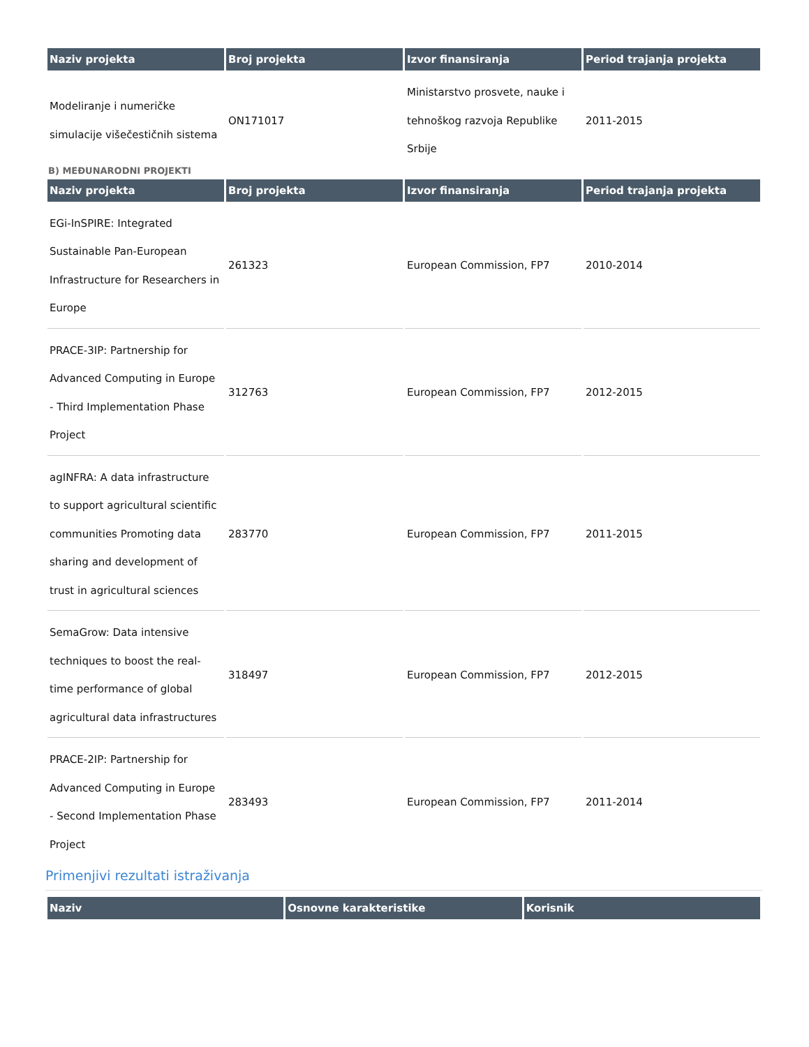| Naziv projekta | Broj projekta | Izvor finansiranja | Period trajanja projekta |
| --- | --- | --- | --- |
| Modeliranje i numeričke simulacije višečestičnih sistema | ON171017 | Ministarstvo prosvete, nauke i tehnoškog razvoja Republike Srbije | 2011-2015 |
B) MEĐUNARODNI PROJEKTI
| Naziv projekta | Broj projekta | Izvor finansiranja | Period trajanja projekta |
| --- | --- | --- | --- |
| EGi-InSPIRE: Integrated Sustainable Pan-European Infrastructure for Researchers in Europe | 261323 | European Commission, FP7 | 2010-2014 |
| PRACE-3IP: Partnership for Advanced Computing in Europe - Third Implementation Phase Project | 312763 | European Commission, FP7 | 2012-2015 |
| agINFRA: A data infrastructure to support agricultural scientific communities Promoting data sharing and development of trust in agricultural sciences | 283770 | European Commission, FP7 | 2011-2015 |
| SemaGrow: Data intensive techniques to boost the real-time performance of global agricultural data infrastructures | 318497 | European Commission, FP7 | 2012-2015 |
| PRACE-2IP: Partnership for Advanced Computing in Europe - Second Implementation Phase Project | 283493 | European Commission, FP7 | 2011-2014 |
Primenjivi rezultati istraživanja
| Naziv | Osnovne karakteristike | Korisnik |
| --- | --- | --- |